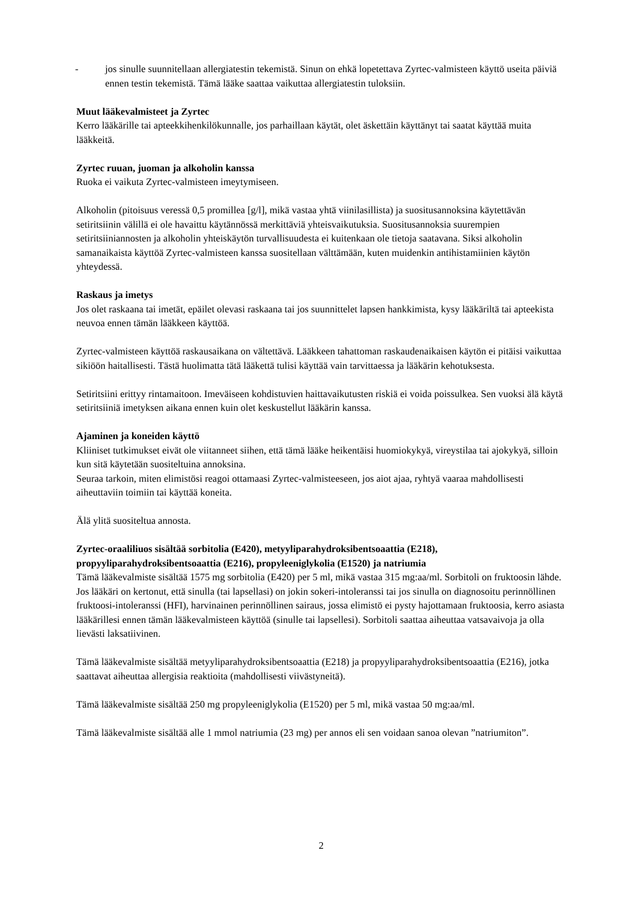- jos sinulle suunnitellaan allergiatestin tekemistä. Sinun on ehkä lopetettava Zyrtec-valmisteen käyttö useita päiviä ennen testin tekemistä. Tämä lääke saattaa vaikuttaa allergiatestin tuloksiin.
Muut lääkevalmisteet ja Zyrtec
Kerro lääkärille tai apteekkihenkilökunnalle, jos parhaillaan käytät, olet äskettäin käyttänyt tai saatat käyttää muita lääkkeitä.
Zyrtec ruuan, juoman ja alkoholin kanssa
Ruoka ei vaikuta Zyrtec-valmisteen imeytymiseen.
Alkoholin (pitoisuus veressä 0,5 promillea [g/l], mikä vastaa yhtä viinilasillista) ja suositusannoksina käytettävän setiritsiinin välillä ei ole havaittu käytännössä merkittäviä yhteisvaikutuksia. Suositusannoksia suurempien setiritsiiniannosten ja alkoholin yhteiskäytön turvallisuudesta ei kuitenkaan ole tietoja saatavana. Siksi alkoholin samanaikaista käyttöä Zyrtec-valmisteen kanssa suositellaan välttämään, kuten muidenkin antihistamiinien käytön yhteydessä.
Raskaus ja imetys
Jos olet raskaana tai imetät, epäilet olevasi raskaana tai jos suunnittelet lapsen hankkimista, kysy lääkäriltä tai apteekista neuvoa ennen tämän lääkkeen käyttöä.
Zyrtec-valmisteen käyttöä raskausaikana on vältettävä. Lääkkeen tahattoman raskaudenaikaisen käytön ei pitäisi vaikuttaa sikiöön haitallisesti. Tästä huolimatta tätä lääkettä tulisi käyttää vain tarvittaessa ja lääkärin kehotuksesta.
Setiritsiini erittyy rintamaitoon. Imeväiseen kohdistuvien haittavaikutusten riskiä ei voida poissulkea. Sen vuoksi älä käytä setiritsiiniä imetyksen aikana ennen kuin olet keskustellut lääkärin kanssa.
Ajaminen ja koneiden käyttö
Kliiniset tutkimukset eivät ole viitanneet siihen, että tämä lääke heikentäisi huomiokykyä, vireystilaa tai ajokykyä, silloin kun sitä käytetään suositeltuina annoksina.
Seuraa tarkoin, miten elimistösi reagoi ottamaasi Zyrtec-valmisteeseen, jos aiot ajaa, ryhtyä vaaraa mahdollisesti aiheuttaviin toimiin tai käyttää koneita.
Älä ylitä suositeltua annosta.
Zyrtec-oraaliliuos sisältää sorbitolia (E420), metyyliparahydroksibentsoaattia (E218), propyyliparahydroksibentsoaattia (E216), propyleeniglykolia (E1520) ja natriumia
Tämä lääkevalmiste sisältää 1575 mg sorbitolia (E420) per 5 ml, mikä vastaa 315 mg:aa/ml. Sorbitoli on fruktoosin lähde. Jos lääkäri on kertonut, että sinulla (tai lapsellasi) on jokin sokeri-intoleranssi tai jos sinulla on diagnosoitu perinnöllinen fruktoosi-intoleranssi (HFI), harvinainen perinnöllinen sairaus, jossa elimistö ei pysty hajottamaan fruktoosia, kerro asiasta lääkärillesi ennen tämän lääkevalmisteen käyttöä (sinulle tai lapsellesi). Sorbitoli saattaa aiheuttaa vatsavaivoja ja olla lievästi laksatiivinen.
Tämä lääkevalmiste sisältää metyyliparahydroksibentsoaattia (E218) ja propyyliparahydroksibentsoaattia (E216), jotka saattavat aiheuttaa allergisia reaktioita (mahdollisesti viivästyneitä).
Tämä lääkevalmiste sisältää 250 mg propyleeniglykolia (E1520) per 5 ml, mikä vastaa 50 mg:aa/ml.
Tämä lääkevalmiste sisältää alle 1 mmol natriumia (23 mg) per annos eli sen voidaan sanoa olevan ”natriumiton”.
2